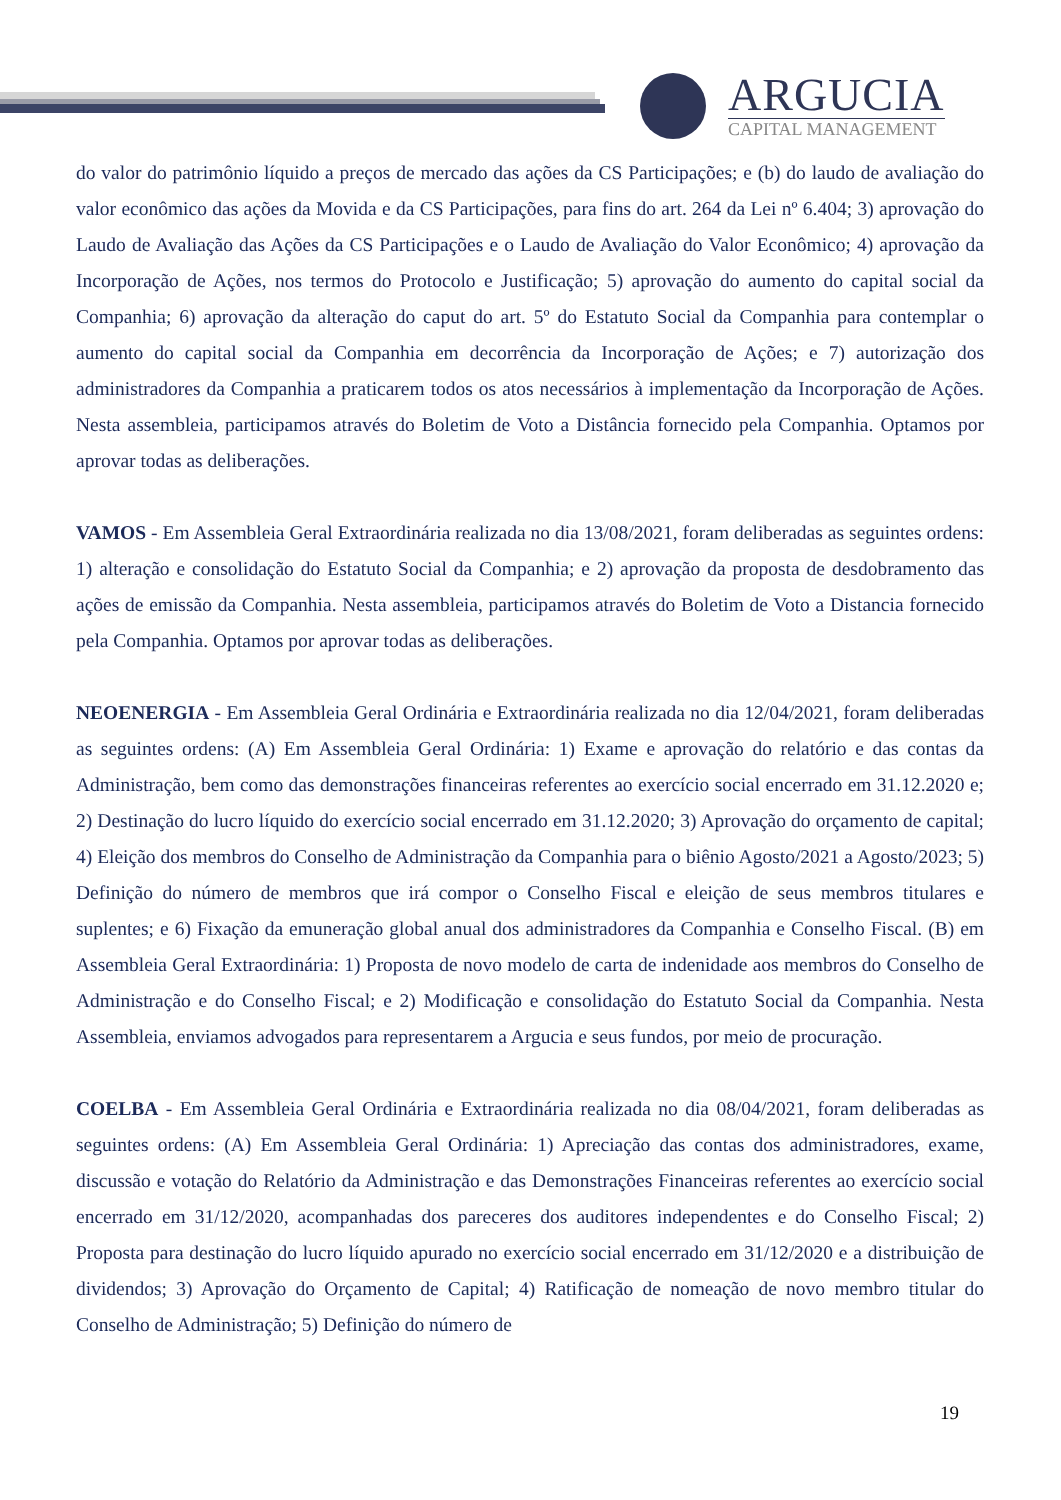ARGUCIA
CAPITAL MANAGEMENT
do valor do patrimônio líquido a preços de mercado das ações da CS Participações; e (b) do laudo de avaliação do valor econômico das ações da Movida e da CS Participações, para fins do art. 264 da Lei nº 6.404; 3) aprovação do Laudo de Avaliação das Ações da CS Participações e o Laudo de Avaliação do Valor Econômico; 4) aprovação da Incorporação de Ações, nos termos do Protocolo e Justificação; 5) aprovação do aumento do capital social da Companhia; 6) aprovação da alteração do caput do art. 5º do Estatuto Social da Companhia para contemplar o aumento do capital social da Companhia em decorrência da Incorporação de Ações; e 7) autorização dos administradores da Companhia a praticarem todos os atos necessários à implementação da Incorporação de Ações. Nesta assembleia, participamos através do Boletim de Voto a Distância fornecido pela Companhia. Optamos por aprovar todas as deliberações.
VAMOS - Em Assembleia Geral Extraordinária realizada no dia 13/08/2021, foram deliberadas as seguintes ordens: 1) alteração e consolidação do Estatuto Social da Companhia; e 2) aprovação da proposta de desdobramento das ações de emissão da Companhia. Nesta assembleia, participamos através do Boletim de Voto a Distancia fornecido pela Companhia. Optamos por aprovar todas as deliberações.
NEOENERGIA - Em Assembleia Geral Ordinária e Extraordinária realizada no dia 12/04/2021, foram deliberadas as seguintes ordens: (A) Em Assembleia Geral Ordinária: 1) Exame e aprovação do relatório e das contas da Administração, bem como das demonstrações financeiras referentes ao exercício social encerrado em 31.12.2020 e; 2) Destinação do lucro líquido do exercício social encerrado em 31.12.2020; 3) Aprovação do orçamento de capital; 4) Eleição dos membros do Conselho de Administração da Companhia para o biênio Agosto/2021 a Agosto/2023; 5) Definição do número de membros que irá compor o Conselho Fiscal e eleição de seus membros titulares e suplentes; e 6) Fixação da emuneração global anual dos administradores da Companhia e Conselho Fiscal. (B) em Assembleia Geral Extraordinária: 1) Proposta de novo modelo de carta de indenidade aos membros do Conselho de Administração e do Conselho Fiscal; e 2) Modificação e consolidação do Estatuto Social da Companhia. Nesta Assembleia, enviamos advogados para representarem a Argucia e seus fundos, por meio de procuração.
COELBA - Em Assembleia Geral Ordinária e Extraordinária realizada no dia 08/04/2021, foram deliberadas as seguintes ordens: (A) Em Assembleia Geral Ordinária: 1) Apreciação das contas dos administradores, exame, discussão e votação do Relatório da Administração e das Demonstrações Financeiras referentes ao exercício social encerrado em 31/12/2020, acompanhadas dos pareceres dos auditores independentes e do Conselho Fiscal; 2) Proposta para destinação do lucro líquido apurado no exercício social encerrado em 31/12/2020 e a distribuição de dividendos; 3) Aprovação do Orçamento de Capital; 4) Ratificação de nomeação de novo membro titular do Conselho de Administração; 5) Definição do número de
19